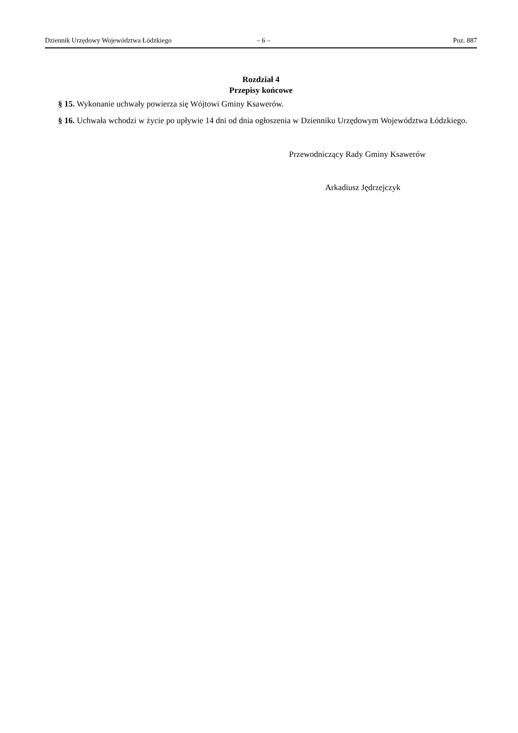Dziennik Urzędowy Województwa Łódzkiego – 6 – Poz. 887
Rozdział 4
Przepisy końcowe
§ 15. Wykonanie uchwały powierza się Wójtowi Gminy Ksawerów.
§ 16. Uchwała wchodzi w życie po upływie 14 dni od dnia ogłoszenia w Dzienniku Urzędowym Województwa Łódzkiego.
Przewodniczący Rady Gminy Ksawerów
Arkadiusz Jędrzejczyk